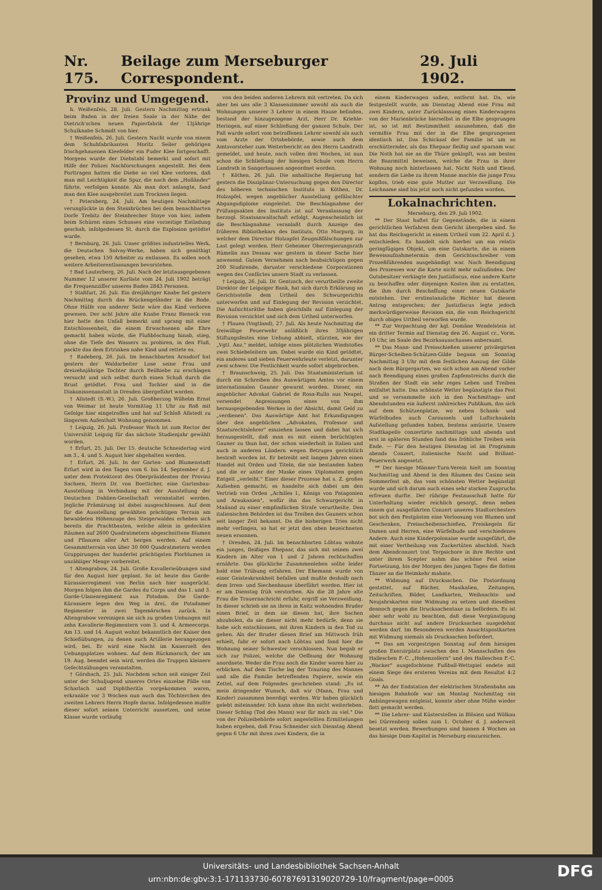Nr. 175. Beilage zum Merseburger Correspondent. 29. Juli 1902.
Provinz und Umgegend.
h. Weißenfels, 28. Juli. Gestern Nachmittag ertrank beim Baden in der freien Saale in der Nähe der Dietrich'schen neuen Papierfabrik der 13jährige Schulknabe Schmidt von hier.
† Weißenfels, 26. Juli. Gestern Nacht wurde von einem dem Schuhfabrikanten Moritz Seiler gehörigen frischgehauenen Kleefelder ein Fuder Klee fortgeschafft. Morgens wurde der Diebstahl bemerkt und sofort mit Hilfe der Polizei Nachforschungen angestellt. Bei dem Forttragen hatten die Diebe so viel Klee verloren, daß man mit Leichtigkeit die Spur, die nach dem „Holländer" führte, verfolgen konnte. Als man dort anlangte, fand man den Klee ausgebreitet zum Trocknen liegen.
† Petersberg, 24. Juli. Am heutigen Nachmittage verunglückte in den Steinbrüchen bei dem benachbarten Dorfe Trebitz der Steinbrecher Stoye von hier, indem beim Schüren eines Schusses eine vorzeitige Entladung geschah, infolgedessen St. durch die Explosion getödtet wurde.
† Bernburg, 26. Juli. Unser größtes industrielles Werk, die Deutschen Solvay-Werke, haben sich genöthigt gesehen, etwa 150 Arbeiter zu entlassen. Es sollen noch weitere Arbeiterentlassungen bevorstehen.
† Bad Lauterberg, 26. Juli. Nach der letztausgegebenen Nummer 12 unserer Kurliste vom 24. Juli 1902 beträgt die Frequenzziffer unseres Bades 2843 Personen.
† Staßfurt, 26. Juli. Ein dreijähriger Knabe fiel gestern Nachmittag durch das Brückengeländer in die Bode. Ohne Hülfe von anderer Seite wäre das Kind verloren gewesen. Der acht Jahre alte Knabe Franz Bieneck von hier hatte den Unfall bemerkt und sprang mit einer Entschlossenheit, die einem Erwachsenen alle Ehre gemacht haben würde, die Flußböschung hinab, stieg, ohne die Tiefe des Wassers zu probiren, in den Fluß, packte das dem Ertrinken nahe Kind und rettete es.
† Radeberg, 26. Juli. Im benachbarten Arnsdorf hat gestern der Waldarbeiter Lose seine Frau und dreizehnjährige Tochter durch Beilhiebe zu erschlagen versucht und sich selbst durch einen Schuß durch die Brust getödtet. Frau und Tochter sind in die Diakonissenanstalt in Dresden übergeführt worden.
† Allstedt (S.-W.), 26. Juli. Großherzog Wilhelm Ernst von Weimar ist heute Vormittag 11 Uhr zu Roß mit Gefolge hier eingetroffen und hat auf Schloß Allstedt zu längerem Aufenthalt Wohnung genommen.
† Leipzig, 26. Juli. Professor Wach ist zum Rector der Universität Leipzig für das nächste Studienjahr gewählt worden.
† Erfurt, 25. Juli. Der 15. deutsche Schneidertag wird am 3., 4. und 5. August hier abgehalten werden.
† Erfurt, 26. Juli. In der Garten- und Blumenstadt Erfurt wird in den Tagen vom 6. bis 14. September d. J. unter dem Protektorat des Oberpräsidenten der Provinz Sachsen, Herrn Dr. von Boetticher, eine Gartenbau-Ausstellung in Verbindung mit der Ausstellung der Deutschen Dahlien-Gesellschaft veranstaltet werden. Jegliche Prämiirung ist dabei ausgeschlossen. Auf dem für die Ausstellung gewählten prächtigen Terrain am bewaldeten Höhenzuge des Steigerwaldes erheben sich bereits die Prachtbauten, welche allein in gedeckten Räumen auf 2600 Quadratmetern abgeschnittene Blumen und Pflanzen aller Art bergen werden. Auf einem Gesammtterrain von über 30 000 Quadratmetern werden Gruppirungen der hunderlei prächtigsten Florblumen in unzähliger Menge vorbereitet.
† Altengrabow, 24. Juli. Große Kavallerieübungen sind für den August hier geplant. So ist heute das Garde-Kürassierregiment von Berlin nach hier ausgerückt. Morgen folgen ihm die Gardes du Corps und das 1. und 3. Garde-Ulanenregiment aus Potsdam. Die Garde-Kürassiere legen den Weg in drei, die Potsdamer Regimenter in zwei Tagemärschen zurück. In Altengrabow vereinigen sie sich zu großen Uebungen mit zehn Kavallerie-Regimentern vom 3. und 4. Armeecorps. Am 13. und 14. August wohnt bekanntlich der Kaiser den Schießübungen, zu denen auch Artillerie herangezogen wird, bei. Er wird eine Nacht im Kaiserzelt des Uebungsplatzes wohnen. Auf dem Rückmarsch, der am 19. Aug. beendet sein wird, werden die Truppen kleinere Gefechtsübungen veranstalten.
† Görsbach, 25. Juli. Nachdem schon seit einiger Zeit unter der Schuljugend unseres Ortes einzelne Fälle von Scharlach und Diphtheritis vorgekommen waren, erkrankte vor 3 Wochen nun auch das Töchterchen des zweiten Lehrers Herrn Hopfe daran. Infolgedessen mußte dieser sofort seinen Unterricht aussetzen, und seine Klasse wurde vorläufig
von den beiden anderen Lehrern mit vertreten. Da sich aber bei uns alle 3 Klassenzimmer sowohl als auch die Wohnungen unserer 3 Lehrer in einem Hause befinden, bestand der hinzugezogene Arzt, Herr Dr. Kriehle-Heringen, auf einer Schließung der ganzen Schule. Der Fall wurde sofort vom betroffenen Lehrer sowohl als auch vom Arzte der Ortsbehörde, sowie auch dem Amtsvorsteher zum Weiterbericht an den Herrn Landrath gemeldet, und heute, nach vollen drei Wochen, ist nun schon die Schließung der hiesigen Schule vom Herrn Landrath in Sangerhausen angeordnet worden.
† Köthen, 26. Juli. Die anhaltische Regierung hat gestern die Disziplinar-Untersuchung gegen den Director des höheren technischen Instituts in Köthen, Dr. Holzapfel, wegen angeblicher Ausstellung gefälschter Abgangsdiplome eingeleitet. Die Beschlagnahme der Prüfungsakten des Instituts ist auf Veranlassung der herzogl. Staatsanwaltschaft erfolgt. Augenscheinlich ist die Beschlagnahme veranlaßt durch Anzeige des früheren Bibliothekars des Instituts, Otto Marpurg, in welcher dem Director Holzapfel Zeugnißfälschungen zur Last gelegt werden. Herr Geheimer Oberregierungsrath Rümelin aus Dessau war gestern in dieser Sache hier anwesend. Gutem Vernehmen nach beabsichtigen gegen 200 Studirende, darunter verschiedene Corporationen wegen des Conflictes unsere Stadt zu verlassen.
† Leipzig, 26. Juli. Dr. Gentzsch, der verurtheilte zweite Direktor der Leipziger Bank, hat sich durch Erklärung an Gerichtsstelle dem Urtheil des Schwurgerichts unterworfen und auf Einlegung der Revision verzichtet. Die Aufsichtsräthe haben gleichfalls auf Einlegung der Revision verzichtet und sich dem Urtheil unterworfen.
† Plauen (Vogtland), 27. Juli. Als heute Nachmittag die freiwillige Feuerwehr anläßlich ihres 30jährigen Stiftungsfestes eine Uebung abhielt, stürzten, wie der „Vgtl. Anz." meldet, infolge eines plötzlichen Windstoßes zwei Schiebeleitern um. Dabei wurde ein Kind getödtet, ein anderes und sieben Feuerwehrleute verletzt, darunter zwei schwer. Die Festlichkeit wurde sofort abgebrochen.
† Braunschweig, 25. Juli. Das Staatsministerium ist durch ein Schreiben des Auswärtigen Amtes vor einem internationalen Gauner gewarnt worden. Dieser, ein angeblicher Advokat Gabriel de Rosa-Rullo aus Neapel, versendet Anpreisungen eines von ihm herausgegebenden Werkes in der Absicht, damit Geld zu „verdienen". Das Auswärtige Amt hat Erkundigungen über den angeblichen „Advokaten, Professor und Staatsrechtslehrer" einziehen lassen und dabei hat sich herausgestellt, daß man es mit einem berüchtigten Gauner zu thun hat, der schon wiederholt in Italien und auch in anderen Ländern wegen Betruges gerichtlich bestraft worden ist. Er betreibt seit langen Jahren einen Handel mit Orden und Titeln, die nie bestanden haben und die er unter der Maske eines Diplomaten gegen Entgelt „verleiht." Einer dieser Prozesse hat s. Z. großes Aufsehen gemacht; es handelte sich dabei um den Vertrieb von Orden „Achilles I., Königs von Patagonien und Araukanien", wofür ihn das Schwurgericht in Mailand zu einer empfindlichen Strafe verurtheilte. Den italienischen Behörden ist das Treiben des Gauners schon seit langer Zeit bekannt. Da die bisherigen Tries nicht mehr verfingen, so hat er jetzt den oben bezeichneten neuen ersonnen.
† Dresden, 24. Juli. Im benachbarten Löbtau wohnte ein junges, fleißiges Ehepaar, das sich mit seinen zwei Kindern im Alter von 1 und 2 Jahren rechtschaffen ernährte. Das glückliche Zusammenleben sollte leider bald eine Trübung erfahren. Der Ehemann wurde von einer Geisteskrankheit befallen und mußte deshalb nach dem Irren- und Siechenhause überführt werden. Hier ist er am Dienstag früh verstorben. Als die 28 Jahre alte Frau die Trauernachricht erfuhr, ergriff sie Verzweiflung. In dieser schrieb sie an ihren in Kaitz wohnenden Bruder einen Brief, in dem sie diesen bat, ihre Sachen abzuholen, da sie dieser nicht mehr bedürfe, denn sie habe sich entschlossen, mit ihren Kindern in den Tod zu gehen. Als der Bruder diesen Brief am Mittwoch früh erhielt, fuhr er sofort nach Löbtau und fand hier die Wohnung seiner Schwester verschlossen. Nun begab er sich zur Polizei, welche die Oeffnung der Wohnung anordnete. Weder die Frau noch die Kinder waren hier zu erblicken. Auf dem Tische lag der Trauring des Mannes und alle die Familie betreffenden Papiere, sowie ein Zettel, auf dem Folgendes geschrieben stand: „Es ist mein dringender Wunsch, daß wir (Mann, Frau und Kinder) zusammen beerdigt werden. Wir haben glücklich gelebt miteinander. Ich kann ohne ihn nicht weiterleben. Dieser Schlag (Tod des Mann) war für mich zu viel." Die von der Polizeibehörde sofort angestellten Ermittelungen haben ergeben, daß Frau Schneider sich Dienstag Abend gegen 6 Uhr mit ihren zwei Kindern, die in
einem Kinderwagen saßen, entfernt hat. Da, wie festgestellt wurde, am Dienstag Abend eine Frau mit zwei Kindern, unter Zurücklassung eines Kinderwagens von der Marienbrücke hierselbst in die Elbe gesprungen ist, so ist mit Bestimmtheit anzunehmen, daß die vermißte Frau mit der in die Elbe gesprungenen identisch ist. Das Schicksal der Familie ist um so erschütternder, als das Ehepaar fleißig und sparsam war. Die Noth hat nie an die Thüre geklopft, was am besten die Baarmittel beweisen, welche die Frau in ihrer Wohnung noch hinterlassen hat. Nicht Noth und Elend, sondern die Liebe zu ihrem Manne machte die junge Frau kopflos, trieb eine gute Mutter zur Verzweiflung. Die Leichname sind bis jetzt noch nicht gefunden worden.
Lokalnachrichten.
Merseburg, den 29. Juli 1902.
** Der Staat haftet für Gegenstände, die in einem gerichtlichen Verfahren dem Gericht übergeben sind. So hat das Reichsgericht in einem Urtheil vom 22. April d. J. entschieden. Es handelt sich hierbei um ein relativ geringfügiges Objekt, um eine Gutskarte, die in einem Beweisaufnahmetermin dem Gerichtsschreiber vom Prozeßführenden ausgehändigt war. Nach Beendigung des Prozesses war die Karte nicht mehr aufzufinden. Der Gutsbesitzer verklagte den Justizfiscus, eine andere Karte zu beschaffen oder diejenigen Kosten ihm zu erstatten, die ihm durch Beschaffung einer neuen Gutskarte entstehen. Der erstinstanzliche Richter hat diesem Antrag entsprochen; der Justizfiscus legte jedoch merkwürdigerweise Revision ein, die vom Reichsgericht durch obiges Urtheil verworfen wurde.
** Zur Verpachtung der kgl. Domäne Wendelstein ist ein dritter Termin auf Dienstag den 26. August cr., Vorm. 10 Uhr, im Saale des Bezirksausschusses anberaumt.
** Das Mann- und Preisschießen unserer privilegirten Bürger-Scheiben-Schützen-Gilde begann am Sonntag Nachmittag 3 Uhr mit dem festlichen Auszug der Gilde nach dem Bürgergarten, wo sich schon am Abend vorher nach Beendigung eines großen Zapfenstreichs durch die Straßen der Stadt ein sehr reges Leben und Treiben entfaltet hatte. Das schönste Wetter begünstigte das Fest und so versammelte sich in den Nachmittags- und Abendstunden ein äußerst zahlreiches Publikum, das sich auf dem Schützenplatze, wo neben Schank- und Würfelbuden auch Caroussels und Luftschaukeln Aufstellung gefunden haben, bestens amüsirte. Unsere Stadtkapelle conzertirte nachmittags und abends und erst in späteren Stunden fand das fröhliche Treiben sein Ende. — Für den heutigen Dienstag ist im Programm abends Conzert, italienische Nacht und Brillant-Feuerwerk angesetzt.
** Der hiesige Männer-Turn-Verein hielt am Sonntag Nachmittag und Abend in den Räumen des Casino sein Sommerfest ab, das vom schönsten Wetter begünstigt wurde und sich darum auch eines sehr starken Zuspruchs erfreuen durfte. Der rührige Festausschuß hatte für Unterhaltung wieder reichlich gesorgt, denn neben einem gut ausgeführten Conzert unseres Stadtorchesters bot sich den Festgästen eine Verloosung von Blumen und Geschenken, Preisscheibenschießen, Preiskegeln für Damen und Herren, eine Würfelbude und verschiedenes Andere. Auch eine Kinderpolonaise wurde ausgeführt, die mit einer Vertheilung von Zuckertüten abschloß. Nach dem Abendconzert trat Terpsichore in ihre Rechte und unter ihrem Scepter nahm das schöne Fest seine Fortsetzung, bis der Morgen des jungen Tages die flotten Tänzer an die Heimkehr mahnte.
** Widmung auf Drucksachen. Die Postordnung gestattet, auf Bücher, Musikalien, Zeitungen, Zeitschriften, Bilder, Landkarten, Weihnachts- und Neujahrskarten eine Widmung zu setzen und dieselben dennoch gegen die Drucksachentaxe zu befördern. Es ist aber sehr wohl zu beachten, daß diese Vergünstigung durchaus nicht auf andere Drucksachen ausgedehnt werden darf. Im Besonderen werden Ansichtspostkarten mit Widmung niemals als Drucksachen befördert.
** Das am vorgestrigen Sonntag auf dem hiesigen großen Exerzirplatz zwischen den I. Mannschaften des Halleschen F.-C. „Hohenzollern" und des Halleschen F.-C. „Wacker" ausgefochtene Fußball-Wettspiel endete mit einem Siege des ersteren Vereins mit dem Resultat 4:2 Goals.
** An der Endstation der elektrischen Straßenbahn am hiesigen Bahnhofe war am Montag Nachmittag ein Anhängewagen entgleist, konnte aber ohne Mühe wieder flott gemacht werden.
** Die Lehrer- und Küsterstellen in Blösien und Wölkau bei Dürrenberg sollen zum 1. October d. J. anderweit besetzt werden. Bewerbungen sind binnen 4 Wochen an das hiesige Dom-Kapitel in Merseburg einzureichen.
Universitäts- und Landesbibliothek Sachsen-Anhalt
urn:nbn:de:gbv:3:1-171133730-60787691319020729-10/fragment/page=0005
DFG